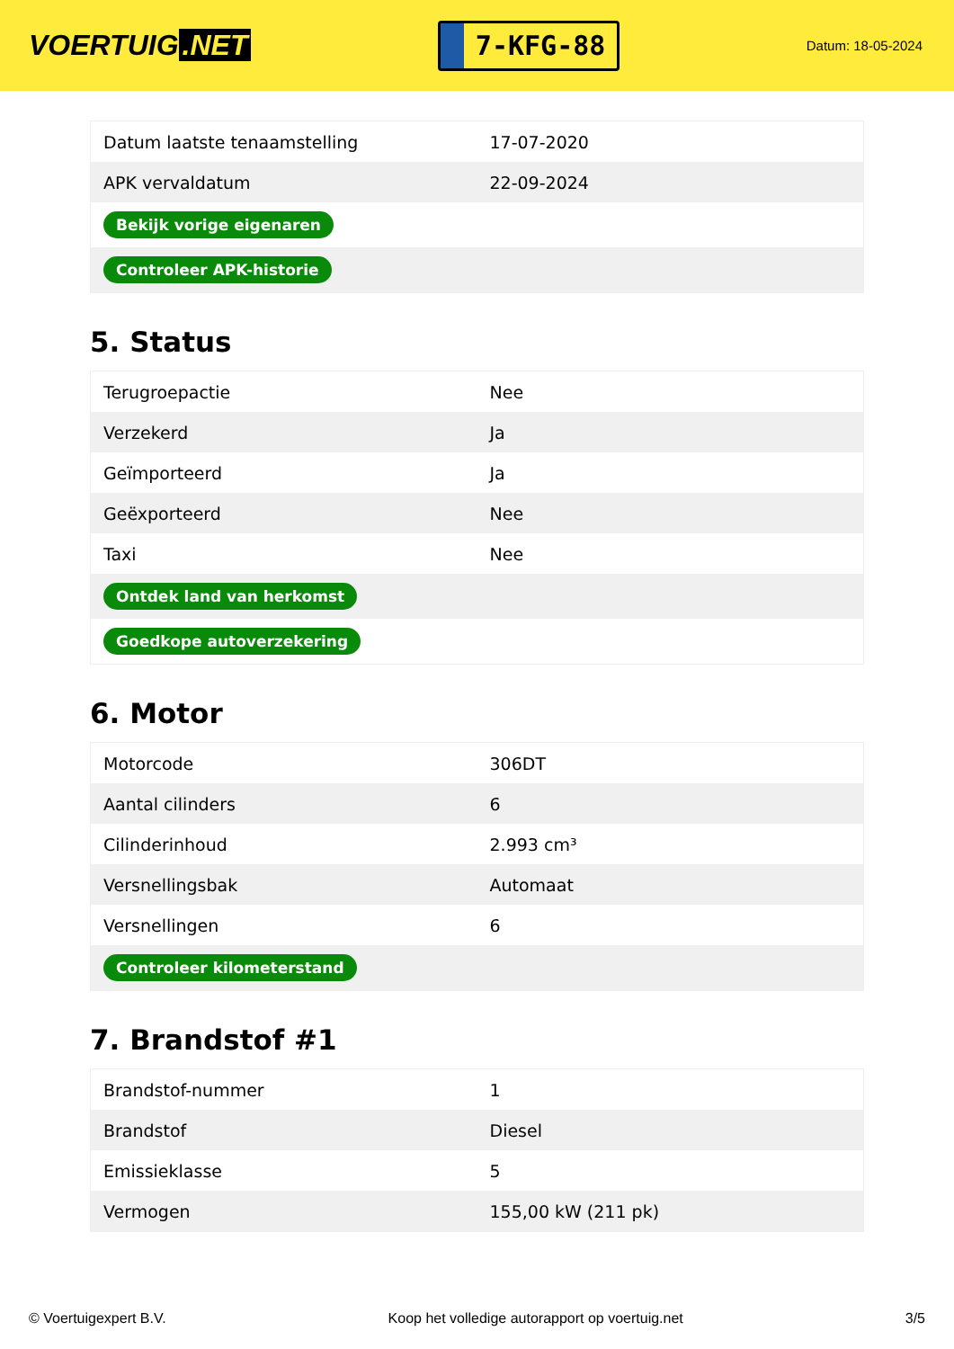VOERTUIG.NET
7-KFG-88
Datum: 18-05-2024
| Datum laatste tenaamstelling | 17-07-2020 |
| APK vervaldatum | 22-09-2024 |
| Bekijk vorige eigenaren | |
| Controleer APK-historie | |
5. Status
| Terugroepactie | Nee |
| Verzekerd | Ja |
| Geïmporteerd | Ja |
| Geëxporteerd | Nee |
| Taxi | Nee |
| Ontdek land van herkomst | |
| Goedkope autoverzekering | |
6. Motor
| Motorcode | 306DT |
| Aantal cilinders | 6 |
| Cilinderinhoud | 2.993 cm³ |
| Versnellingsbak | Automaat |
| Versnellingen | 6 |
| Controleer kilometerstand | |
7. Brandstof #1
| Brandstof-nummer | 1 |
| Brandstof | Diesel |
| Emissieklasse | 5 |
| Vermogen | 155,00 kW (211 pk) |
© Voertuigexpert B.V. Koop het volledige autorapport op voertuig.net 3/5